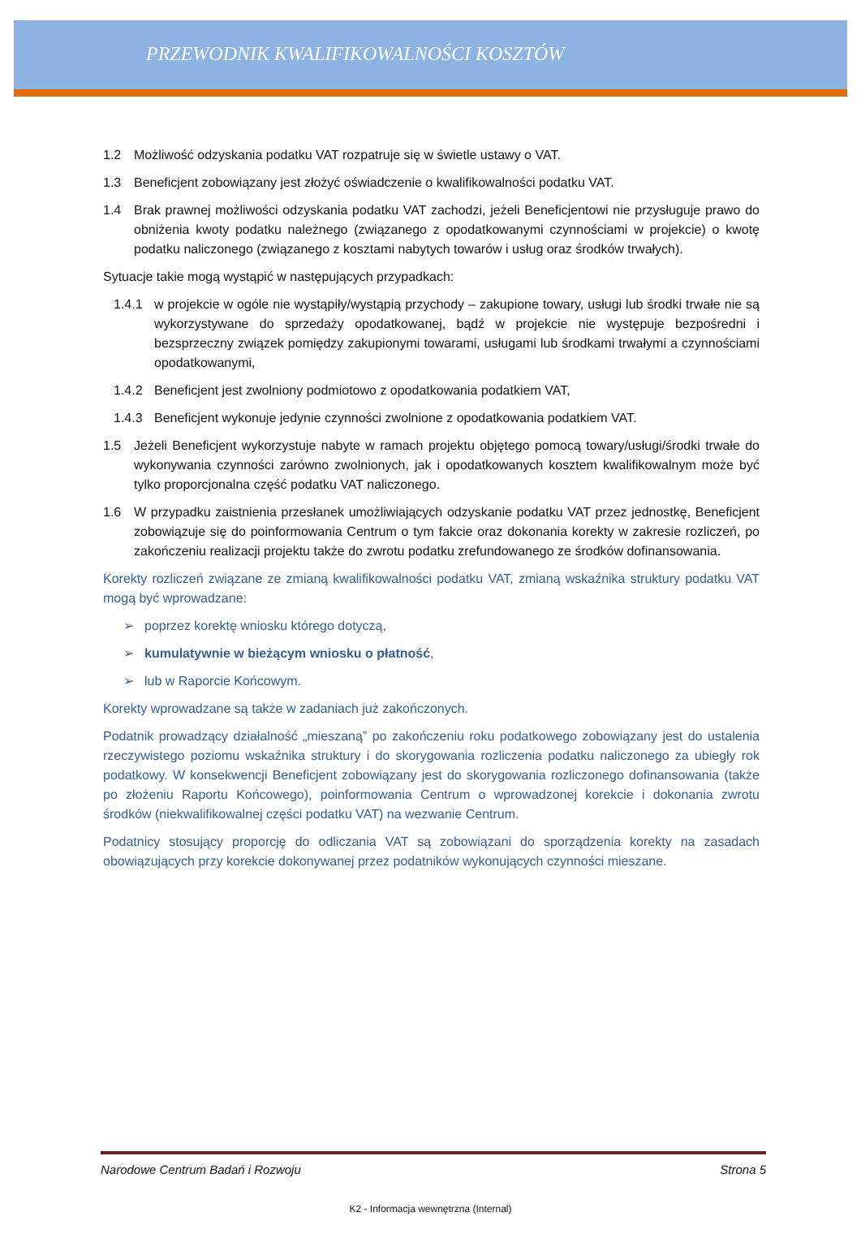PRZEWODNIK KWALIFIKOWALNOŚCI KOSZTÓW
1.2 Możliwość odzyskania podatku VAT rozpatruje się w świetle ustawy o VAT.
1.3 Beneficjent zobowiązany jest złożyć oświadczenie o kwalifikowalności podatku VAT.
1.4 Brak prawnej możliwości odzyskania podatku VAT zachodzi, jeżeli Beneficjentowi nie przysługuje prawo do obniżenia kwoty podatku należnego (związanego z opodatkowanymi czynnościami w projekcie) o kwotę podatku naliczonego (związanego z kosztami nabytych towarów i usług oraz środków trwałych).
Sytuacje takie mogą wystąpić w następujących przypadkach:
1.4.1 w projekcie w ogóle nie wystąpiły/wystąpią przychody – zakupione towary, usługi lub środki trwałe nie są wykorzystywane do sprzedaży opodatkowanej, bądź w projekcie nie występuje bezpośredni i bezsprzeczny związek pomiędzy zakupionymi towarami, usługami lub środkami trwałymi a czynnościami opodatkowanymi,
1.4.2 Beneficjent jest zwolniony podmiotowo z opodatkowania podatkiem VAT,
1.4.3 Beneficjent wykonuje jedynie czynności zwolnione z opodatkowania podatkiem VAT.
1.5 Jeżeli Beneficjent wykorzystuje nabyte w ramach projektu objętego pomocą towary/usługi/środki trwałe do wykonywania czynności zarówno zwolnionych, jak i opodatkowanych kosztem kwalifikowalnym może być tylko proporcjonalna część podatku VAT naliczonego.
1.6 W przypadku zaistnienia przesłanek umożliwiających odzyskanie podatku VAT przez jednostkę, Beneficjent zobowiązuje się do poinformowania Centrum o tym fakcie oraz dokonania korekty w zakresie rozliczeń, po zakończeniu realizacji projektu także do zwrotu podatku zrefundowanego ze środków dofinansowania.
Korekty rozliczeń związane ze zmianą kwalifikowalności podatku VAT, zmianą wskaźnika struktury podatku VAT mogą być wprowadzane:
➢ poprzez korektę wniosku którego dotyczą,
➢ kumulatywnie w bieżącym wniosku o płatność,
➢ lub w Raporcie Końcowym.
Korekty wprowadzane są także w zadaniach już zakończonych.
Podatnik prowadzący działalność „mieszaną” po zakończeniu roku podatkowego zobowiązany jest do ustalenia rzeczywistego poziomu wskaźnika struktury i do skorygowania rozliczenia podatku naliczonego za ubiegły rok podatkowy. W konsekwencji Beneficjent zobowiązany jest do skorygowania rozliczonego dofinansowania (także po złożeniu Raportu Końcowego), poinformowania Centrum o wprowadzonej korekcie i dokonania zwrotu środków (niekwalifikowalnej części podatku VAT) na wezwanie Centrum.
Podatnicy stosujący proporcję do odliczania VAT są zobowiązani do sporządzenia korekty na zasadach obowiązujących przy korekcie dokonywanej przez podatników wykonujących czynności mieszane.
Narodowe Centrum Badań i Rozwoju Strona 5
K2 - Informacja wewnętrzna (Internal)